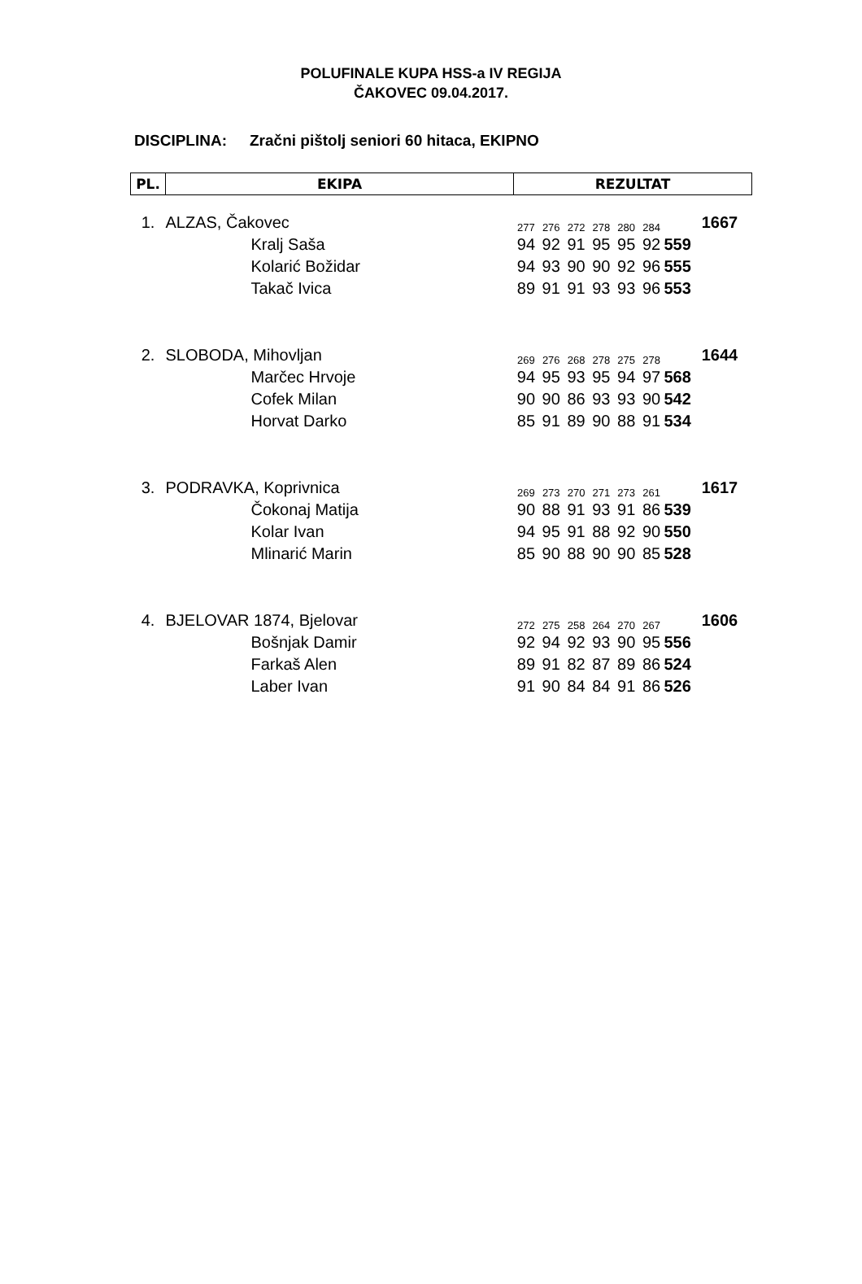POLUFINALE KUPA HSS-a IV REGIJA
ČAKOVEC 09.04.2017.
DISCIPLINA: Zračni pištolj seniori 60 hitaca, EKIPNO
| PL. | EKIPA | | REZULTAT | | | | | | | | |
| --- | --- | --- | --- | --- | --- | --- | --- | --- | --- | --- | --- |
| 1. | ALZAS, Čakovec | | 277 | 276 | 272 | 278 | 280 | 284 | | | 1667 |
| | | Kralj Saša | 94 | 92 | 91 | 95 | 95 | 92 | 559 | | |
| | | Kolarić Božidar | 94 | 93 | 90 | 90 | 92 | 96 | 555 | | |
| | | Takač Ivica | 89 | 91 | 91 | 93 | 93 | 96 | 553 | | |
| 2. | SLOBODA, Mihovljan | | 269 | 276 | 268 | 278 | 275 | 278 | | | 1644 |
| | | Marčec Hrvoje | 94 | 95 | 93 | 95 | 94 | 97 | 568 | | |
| | | Cofek Milan | 90 | 90 | 86 | 93 | 93 | 90 | 542 | | |
| | | Horvat Darko | 85 | 91 | 89 | 90 | 88 | 91 | 534 | | |
| 3. | PODRAVKA, Koprivnica | | 269 | 273 | 270 | 271 | 273 | 261 | | | 1617 |
| | | Čokonaj Matija | 90 | 88 | 91 | 93 | 91 | 86 | 539 | | |
| | | Kolar Ivan | 94 | 95 | 91 | 88 | 92 | 90 | 550 | | |
| | | Mlinarić Marin | 85 | 90 | 88 | 90 | 90 | 85 | 528 | | |
| 4. | BJELOVAR 1874, Bjelovar | | 272 | 275 | 258 | 264 | 270 | 267 | | | 1606 |
| | | Bošnjak Damir | 92 | 94 | 92 | 93 | 90 | 95 | 556 | | |
| | | Farkaš Alen | 89 | 91 | 82 | 87 | 89 | 86 | 524 | | |
| | | Laber Ivan | 91 | 90 | 84 | 84 | 91 | 86 | 526 | | |